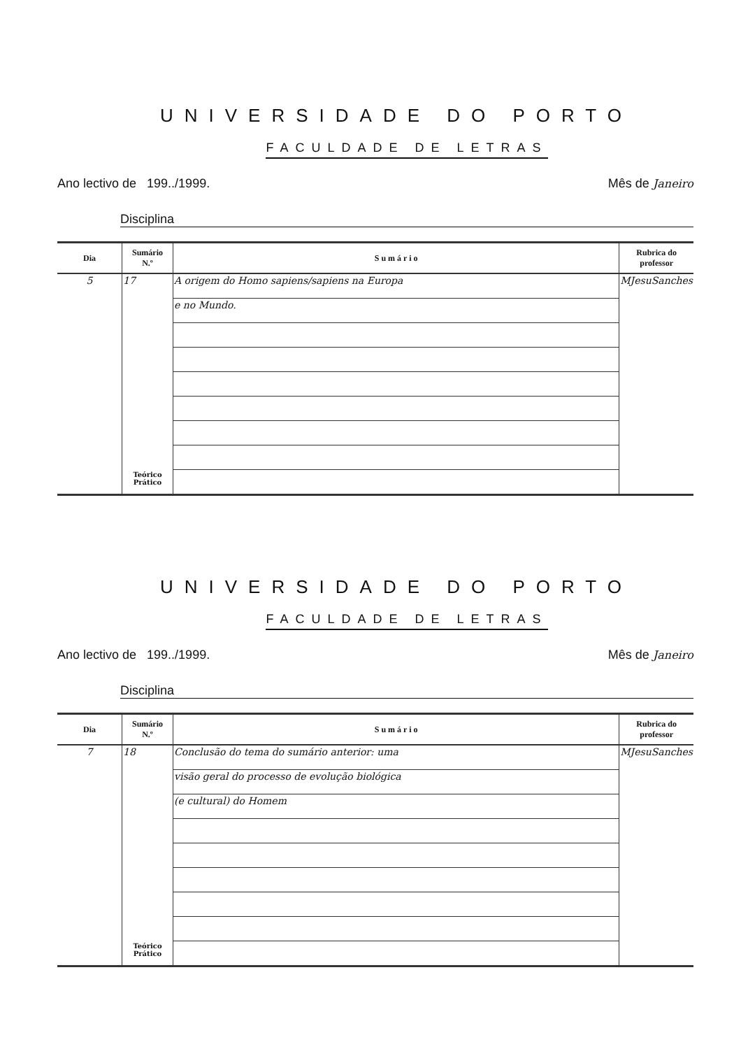UNIVERSIDADE DO PORTO
FACULDADE DE LETRAS
Ano lectivo de 199../1999. Mês de Janeiro
Disciplina
| Dia | Sumário N.º | S u m á r i o | Rubrica do professor |
| --- | --- | --- | --- |
| 5 | 17 | A origem do Homo sapiens/sapiens na Europa | MJesuSanches |
| | | e no Mundo. | |
| | Teórico Prático | | |
UNIVERSIDADE DO PORTO
FACULDADE DE LETRAS
Ano lectivo de 199../1999. Mês de Janeiro
Disciplina
| Dia | Sumário N.º | S u m á r i o | Rubrica do professor |
| --- | --- | --- | --- |
| 7 | 18 | Conclusão do tema do sumário anterior: uma | MJesuSanches |
| | | visão geral do processo de evolução biológica | |
| | | (e cultural) do Homem | |
| | Teórico Prático | | |